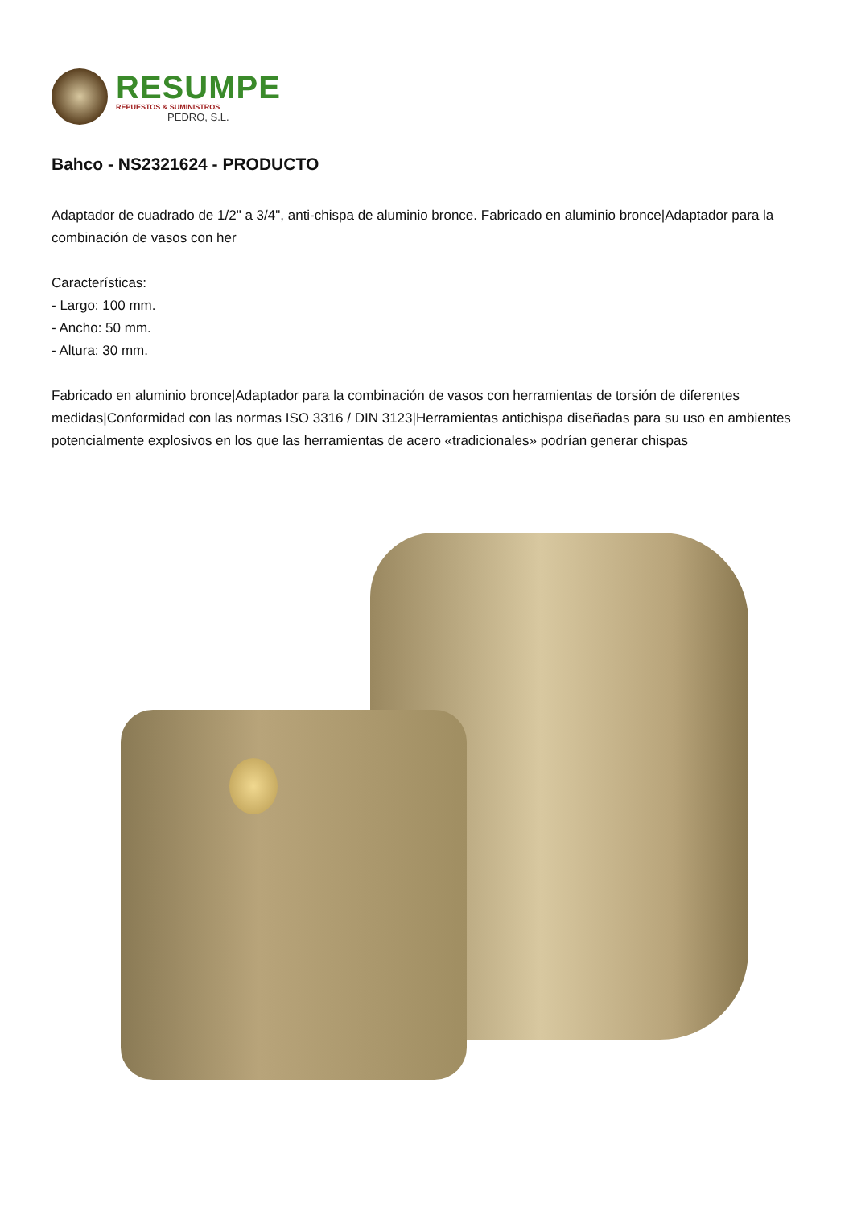RESUMPE
REPUESTOS & SUMINISTROS
PEDRO, S.L.
Bahco - NS2321624 - PRODUCTO
Adaptador de cuadrado de 1/2" a 3/4", anti-chispa de aluminio bronce. Fabricado en aluminio bronce|Adaptador para la combinación de vasos con her
Características:
- Largo: 100 mm.
- Ancho: 50 mm.
- Altura: 30 mm.
Fabricado en aluminio bronce|Adaptador para la combinación de vasos con herramientas de torsión de diferentes medidas|Conformidad con las normas ISO 3316 / DIN 3123|Herramientas antichispa diseñadas para su uso en ambientes potencialmente explosivos en los que las herramientas de acero «tradicionales» podrían generar chispas